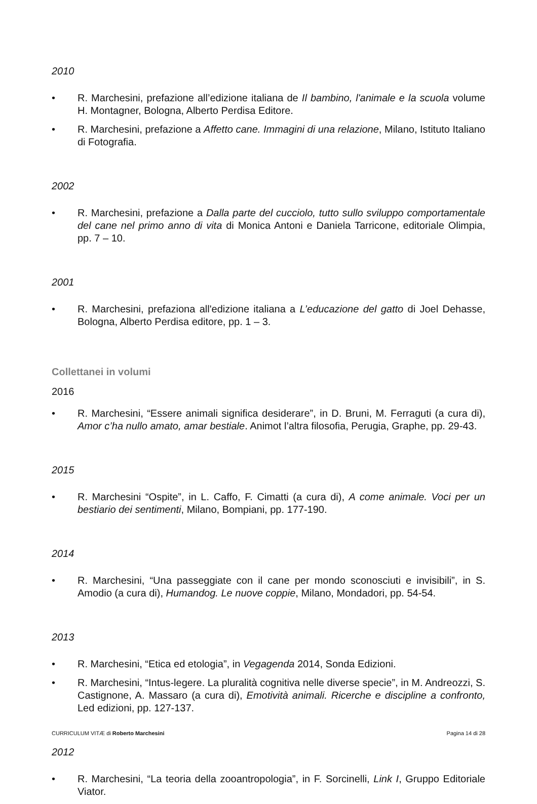2010
• R. Marchesini, prefazione all’edizione italiana de Il bambino, l'animale e la scuola volume H. Montagner, Bologna, Alberto Perdisa Editore.
• R. Marchesini, prefazione a Affetto cane. Immagini di una relazione, Milano, Istituto Italiano di Fotografia.
2002
• R. Marchesini, prefazione a Dalla parte del cucciolo, tutto sullo sviluppo comportamentale del cane nel primo anno di vita di Monica Antoni e Daniela Tarricone, editoriale Olimpia, pp. 7 – 10.
2001
• R. Marchesini, prefaziona all'edizione italiana a L’educazione del gatto di Joel Dehasse, Bologna, Alberto Perdisa editore, pp. 1 – 3.
Collettanei in volumi
2016
• R. Marchesini, “Essere animali significa desiderare”, in D. Bruni, M. Ferraguti (a cura di), Amor c’ha nullo amato, amar bestiale. Animot l’altra filosofia, Perugia, Graphe, pp. 29-43.
2015
• R. Marchesini “Ospite”, in L. Caffo, F. Cimatti (a cura di), A come animale. Voci per un bestiario dei sentimenti, Milano, Bompiani, pp. 177-190.
2014
• R. Marchesini, “Una passeggiate con il cane per mondo sconosciuti e invisibili”, in S. Amodio (a cura di), Humandog. Le nuove coppie, Milano, Mondadori, pp. 54-54.
2013
• R. Marchesini, “Etica ed etologia”, in Vegagenda 2014, Sonda Edizioni.
• R. Marchesini, “Intus-legere. La pluralità cognitiva nelle diverse specie”, in M. Andreozzi, S. Castignone, A. Massaro (a cura di), Emotività animali. Ricerche e discipline a confronto, Led edizioni, pp. 127-137.
2012
• R. Marchesini, “La teoria della zooantropologia”, in F. Sorcinelli, Link I, Gruppo Editoriale Viator.
CURRICULUM VITÆ di Roberto Marchesini Pagina 14 di 28